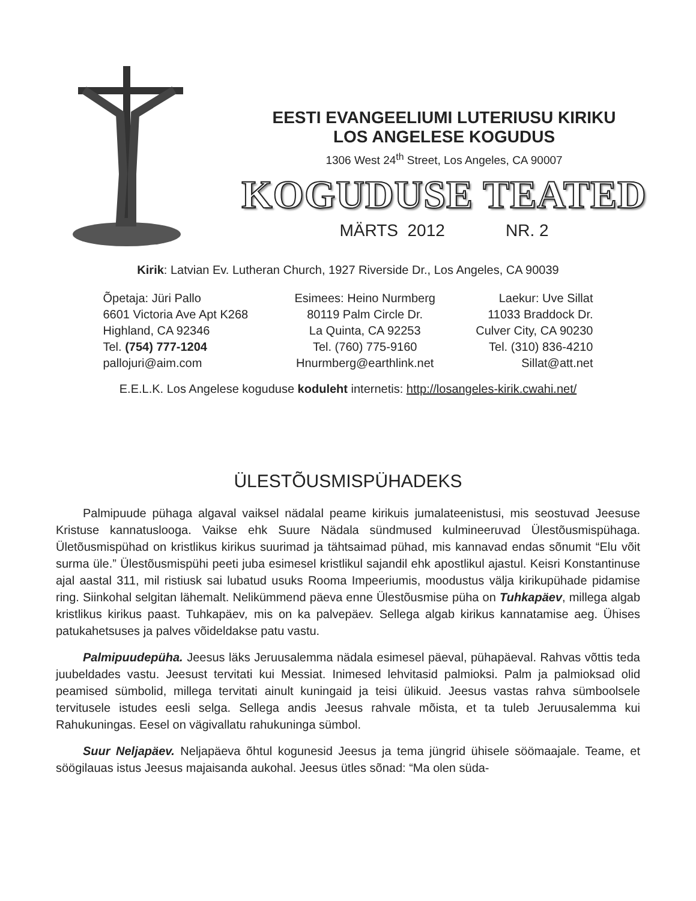EESTI EVANGEELIUMI LUTERIUSU KIRIKU
LOS ANGELESE KOGUDUS
1306 West 24<sup>th</sup> Street, Los Angeles, CA 90007
KOGUDUSE TEATED
MÄRTS 2012 NR. 2
Kirik: Latvian Ev. Lutheran Church, 1927 Riverside Dr., Los Angeles, CA 90039
| Õpetaja: Jüri Pallo | Esimees: Heino Nurmberg | Laekur: Uve Sillat |
| 6601 Victoria Ave Apt K268 | 80119 Palm Circle Dr. | 11033 Braddock Dr. |
| Highland, CA 92346 | La Quinta, CA 92253 | Culver City, CA 90230 |
| Tel. (754) 777-1204 | Tel. (760) 775-9160 | Tel. (310) 836-4210 |
| pallojuri@aim.com | Hnurmberg@earthlink.net | Sillat@att.net |
E.E.L.K. Los Angelese koguduse koduleht internetis: http://losangeles-kirik.cwahi.net/
ÜLESTÕUSMISPÜHADEKS
Palmipuude pühaga algaval vaiksel nädalal peame kirikuis jumalateenistusi, mis seostuvad Jeesuse Kristuse kannatuslooga. Vaikse ehk Suure Nädala sündmused kulmineeruvad Ülestõusmispühaga. Ületõusmispühad on kristlikus kirikus suurimad ja tähtsaimad pühad, mis kannavad endas sõnumit “Elu võit surma üle.” Ülestõusmispühi peeti juba esimesel kristlikul sajandil ehk apostlikul ajastul. Keisri Konstantinuse ajal aastal 311, mil ristiusk sai lubatud usuks Rooma Impeeriumis, moodustus välja kirikupühade pidamise ring. Siinkohal selgitan lähemalt. Nelikümmend päeva enne Ülestõusmise püha on Tuhkapäev, millega algab kristlikus kirikus paast. Tuhkapäev, mis on ka palvepäev. Sellega algab kirikus kannatamise aeg. Ühises patukahetsuses ja palves võideldakse patu vastu.
Palmipuudepüha. Jeesus läks Jeruusalemma nädala esimesel päeval, pühapäeval. Rahvas võttis teda juubeldades vastu. Jeesust tervitati kui Messiat. Inimesed lehvitasid palmioksi. Palm ja palmioksad olid peamised sümbolid, millega tervitati ainult kuningaid ja teisi ülikuid. Jeesus vastas rahva sümboolsele tervitusele istudes eesli selga. Sellega andis Jeesus rahvale mõista, et ta tuleb Jeruusalemma kui Rahukuningas. Eesel on vägivallatu rahukuninga sümbol.
Suur Neljapäev. Neljapäeva õhtul kogunesid Jeesus ja tema jüngrid ühisele söömaajale. Teame, et söögilauas istus Jeesus majaisanda aukohal. Jeesus ütles sõnad: “Ma olen süda-